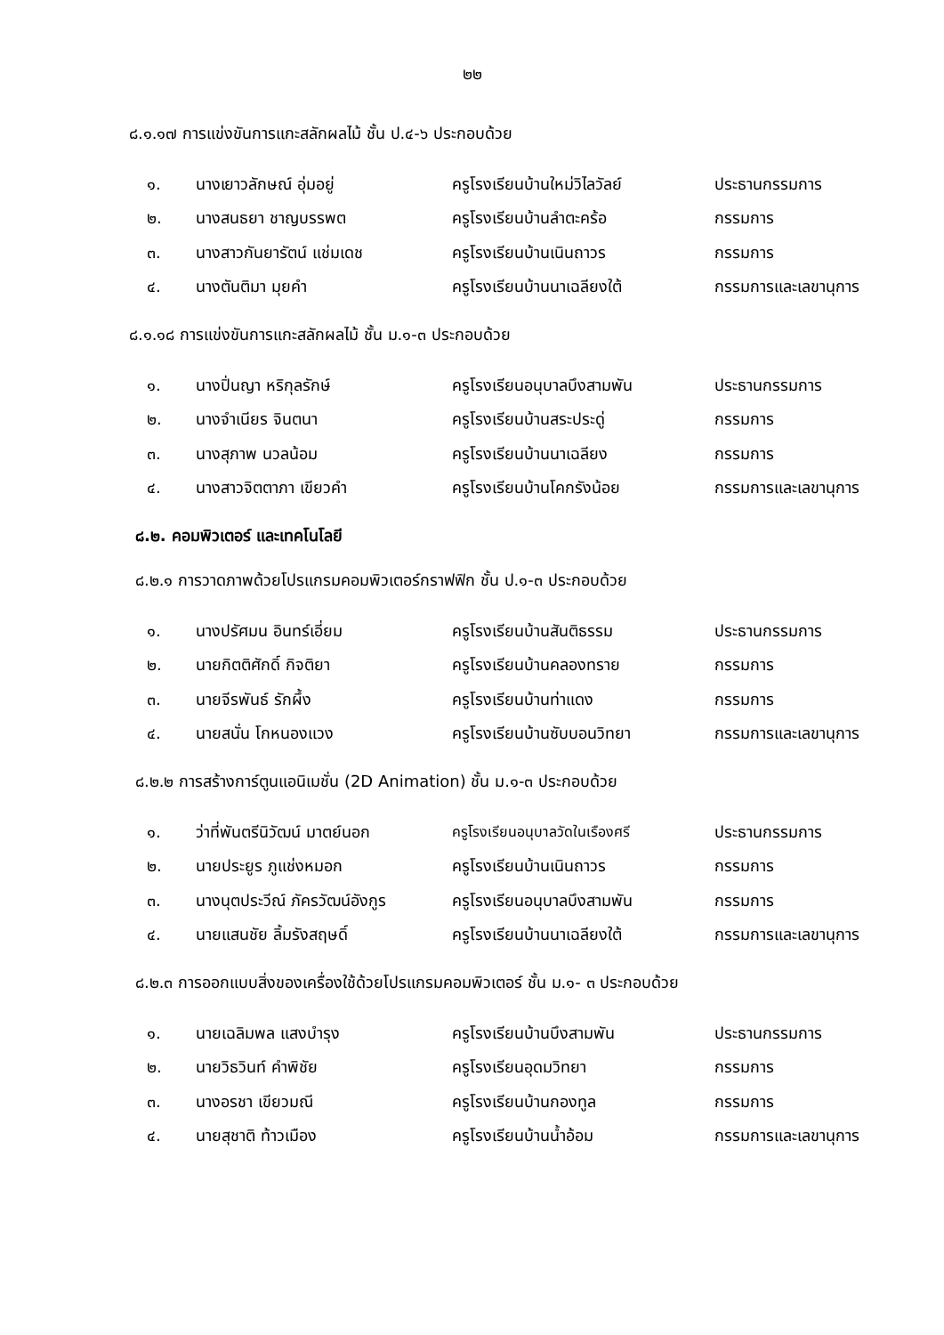๒๒
๘.๑.๑๗ การแข่งขันการแกะสลักผลไม้ ชั้น ป.๔-๖ ประกอบด้วย
| ๑. | นางเยาวลักษณ์ อุ่มอยู่ | ครูโรงเรียนบ้านใหม่วิไลวัลย์ | ประธานกรรมการ |
| ๒. | นางสนธยา ชาญบรรพต | ครูโรงเรียนบ้านลำตะคร้อ | กรรมการ |
| ๓. | นางสาวกันยารัตน์ แช่มเดช | ครูโรงเรียนบ้านเนินถาวร | กรรมการ |
| ๔. | นางตันติมา มุยคำ | ครูโรงเรียนบ้านนาเฉลียงใต้ | กรรมการและเลขานุการ |
๘.๑.๑๘ การแข่งขันการแกะสลักผลไม้ ชั้น ม.๑-๓ ประกอบด้วย
| ๑. | นางปิ่นญา หริกุลรักษ์ | ครูโรงเรียนอนุบาลบึงสามพัน | ประธานกรรมการ |
| ๒. | นางจำเนียร จินตนา | ครูโรงเรียนบ้านสระประดู่ | กรรมการ |
| ๓. | นางสุภาพ นวลน้อม | ครูโรงเรียนบ้านนาเฉลียง | กรรมการ |
| ๔. | นางสาวจิตตาภา เขียวคำ | ครูโรงเรียนบ้านโคกรังน้อย | กรรมการและเลขานุการ |
๘.๒. คอมพิวเตอร์ และเทคโนโลยี
๘.๒.๑ การวาดภาพด้วยโปรแกรมคอมพิวเตอร์กราฟฟิก ชั้น ป.๑-๓ ประกอบด้วย
| ๑. | นางปรัศมน อินทร์เอี่ยม | ครูโรงเรียนบ้านสันติธรรม | ประธานกรรมการ |
| ๒. | นายกิตติศักดิ์ กิจติยา | ครูโรงเรียนบ้านคลองทราย | กรรมการ |
| ๓. | นายจีรพันธ์ รักผึ้ง | ครูโรงเรียนบ้านท่าแดง | กรรมการ |
| ๔. | นายสนั่น โกหนองแวง | ครูโรงเรียนบ้านซับบอนวิทยา | กรรมการและเลขานุการ |
๘.๒.๒ การสร้างการ์ตูนแอนิเมชั่น (2D Animation) ชั้น ม.๑-๓ ประกอบด้วย
| ๑. | ว่าที่พันตรีนิวัฒน์ มาตย์นอก | ครูโรงเรียนอนุบาลวัดในเรืองศรี | ประธานกรรมการ |
| ๒. | นายประยูร ภูแช่งหมอก | ครูโรงเรียนบ้านเนินถาวร | กรรมการ |
| ๓. | นางนุตประวีณ์ ภัครวัฒน์อังกูร | ครูโรงเรียนอนุบาลบึงสามพัน | กรรมการ |
| ๔. | นายแสนชัย ลิ้มรังสฤษดิ์ | ครูโรงเรียนบ้านนาเฉลียงใต้ | กรรมการและเลขานุการ |
๘.๒.๓ การออกแบบสิ่งของเครื่องใช้ด้วยโปรแกรมคอมพิวเตอร์ ชั้น ม.๑- ๓ ประกอบด้วย
| ๑. | นายเฉลิมพล แสงบำรุง | ครูโรงเรียนบ้านบึงสามพัน | ประธานกรรมการ |
| ๒. | นายวิธวินท์ คำพิชัย | ครูโรงเรียนอุดมวิทยา | กรรมการ |
| ๓. | นางอรชา เขียวมณี | ครูโรงเรียนบ้านกองทูล | กรรมการ |
| ๔. | นายสุชาติ ท้าวเมือง | ครูโรงเรียนบ้านน้ำอ้อม | กรรมการและเลขานุการ |